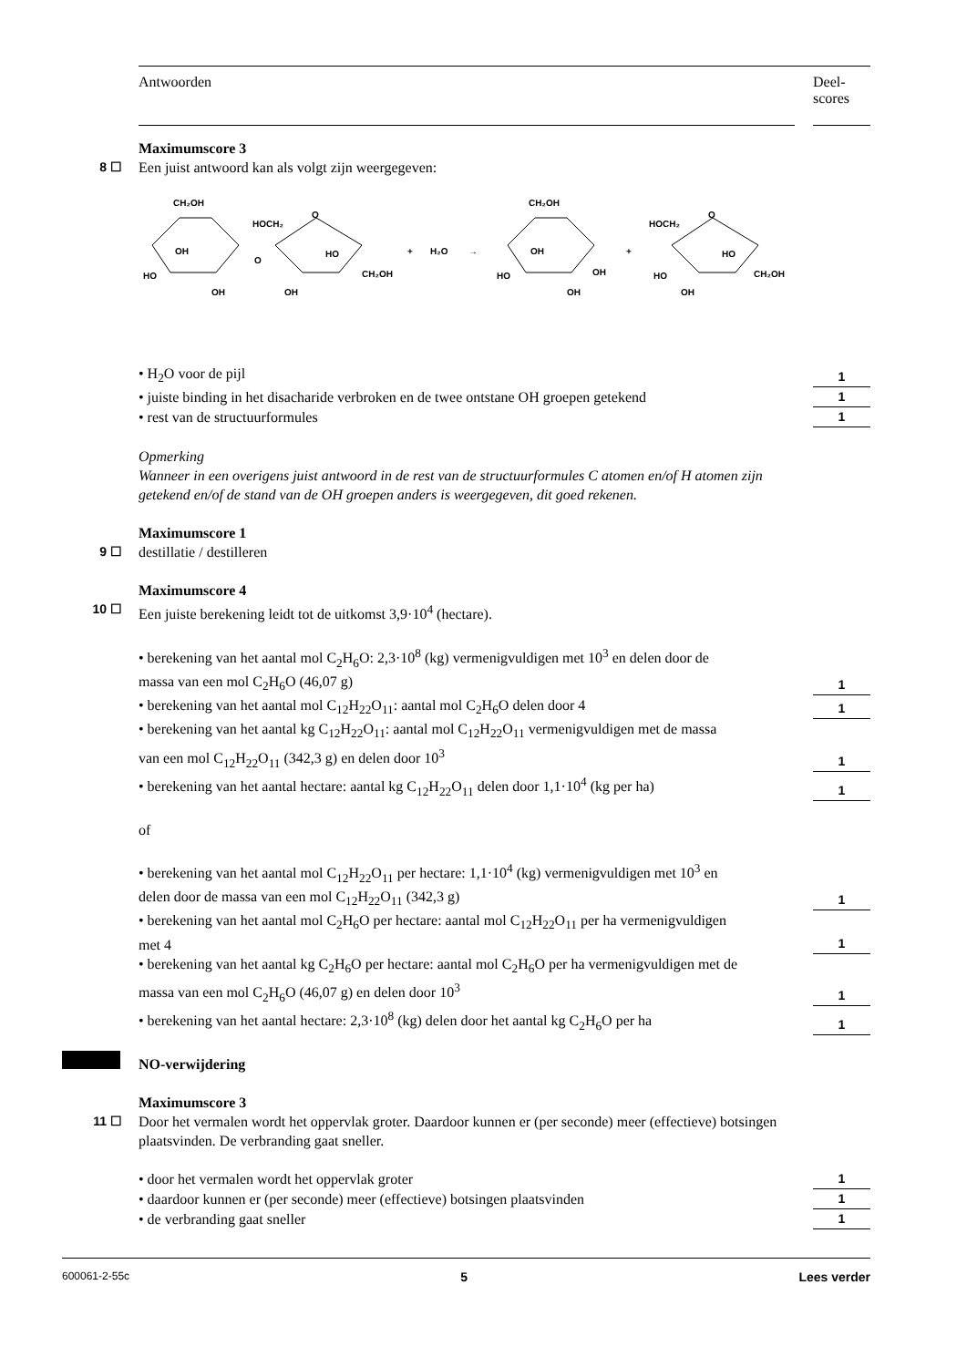Antwoorden Deel-
scores
Maximumscore 3
8 ☐
Een juist antwoord kan als volgt zijn weergegeven:
CH₂OH
HO
OH
OH
O
HOCH₂
O
HO
OH
CH₂OH
+
H₂O
→
CH₂OH
HO
OH
OH
OH
+
HOCH₂
O
HO
OH
CH₂OH
HO
• H<sub>2</sub>O voor de pijl 1
• juiste binding in het disacharide verbroken en de twee ontstane OH groepen getekend
1
• rest van de structuurformules
1
Opmerking
Wanneer in een overigens juist antwoord in de rest van de structuurformules C atomen en/of H atomen zijn getekend en/of de stand van de OH groepen anders is weergegeven, dit goed rekenen.
Maximumscore 1
9 ☐
destillatie / destilleren
Maximumscore 4
10 ☐
Een juiste berekening leidt tot de uitkomst 3,9·10<sup>4</sup> (hectare).
• berekening van het aantal mol C<sub>2</sub>H<sub>6</sub>O: 2,3·10<sup>8</sup> (kg) vermenigvuldigen met 10<sup>3</sup> en delen door de massa van een mol C<sub>2</sub>H<sub>6</sub>O (46,07 g)
1
• berekening van het aantal mol C<sub>12</sub>H<sub>22</sub>O<sub>11</sub>: aantal mol C<sub>2</sub>H<sub>6</sub>O delen door 4
1
• berekening van het aantal kg C<sub>12</sub>H<sub>22</sub>O<sub>11</sub>: aantal mol C<sub>12</sub>H<sub>22</sub>O<sub>11</sub> vermenigvuldigen met de massa van een mol C<sub>12</sub>H<sub>22</sub>O<sub>11</sub> (342,3 g) en delen door 10<sup>3</sup>
1
• berekening van het aantal hectare: aantal kg C<sub>12</sub>H<sub>22</sub>O<sub>11</sub> delen door 1,1·10<sup>4</sup> (kg per ha)
1
of
• berekening van het aantal mol C<sub>12</sub>H<sub>22</sub>O<sub>11</sub> per hectare: 1,1·10<sup>4</sup> (kg) vermenigvuldigen met 10<sup>3</sup> en delen door de massa van een mol C<sub>12</sub>H<sub>22</sub>O<sub>11</sub> (342,3 g)
1
• berekening van het aantal mol C<sub>2</sub>H<sub>6</sub>O per hectare: aantal mol C<sub>12</sub>H<sub>22</sub>O<sub>11</sub> per ha vermenigvuldigen met 4
1
• berekening van het aantal kg C<sub>2</sub>H<sub>6</sub>O per hectare: aantal mol C<sub>2</sub>H<sub>6</sub>O per ha vermenigvuldigen met de massa van een mol C<sub>2</sub>H<sub>6</sub>O (46,07 g) en delen door 10<sup>3</sup>
1
• berekening van het aantal hectare: 2,3·10<sup>8</sup> (kg) delen door het aantal kg C<sub>2</sub>H<sub>6</sub>O per ha
1
NO-verwijdering
Maximumscore 3
11 ☐
Door het vermalen wordt het oppervlak groter. Daardoor kunnen er (per seconde) meer (effectieve) botsingen plaatsvinden. De verbranding gaat sneller.
• door het vermalen wordt het oppervlak groter
1
• daardoor kunnen er (per seconde) meer (effectieve) botsingen plaatsvinden
1
• de verbranding gaat sneller 1
600061-2-55c 5 Lees verder